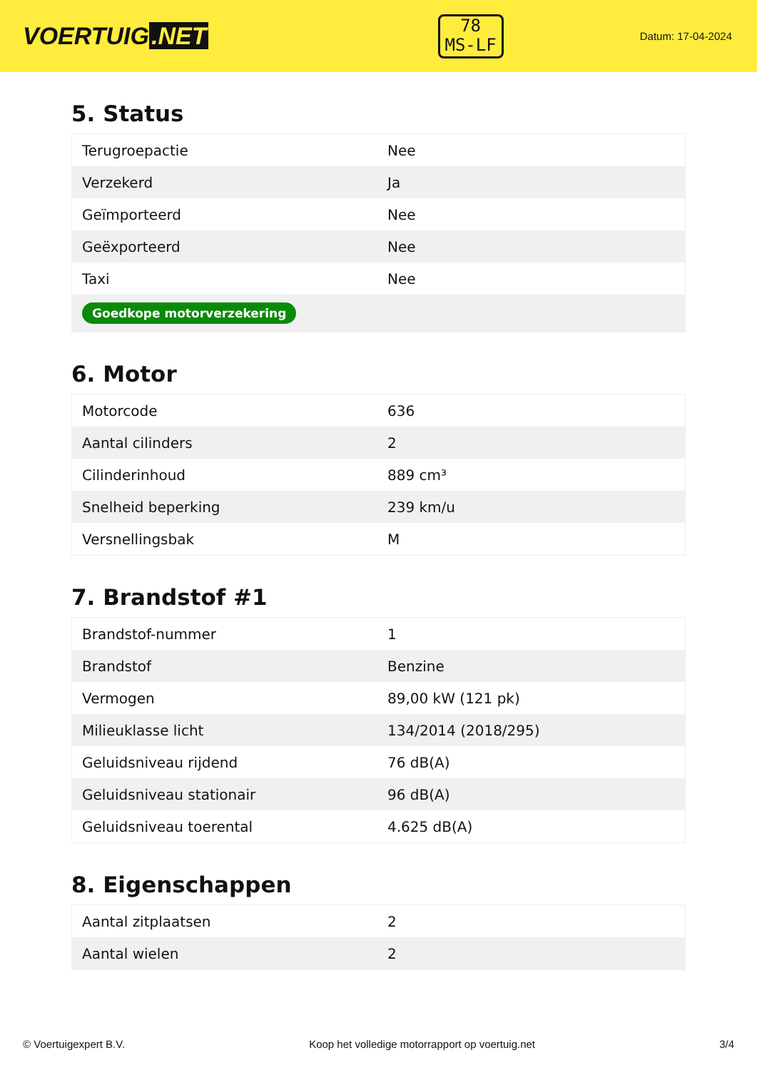VOERTUIG.NET
78
MS-LF
Datum: 17-04-2024
5. Status
| Terugroepactie | Nee |
| Verzekerd | Ja |
| Geïmporteerd | Nee |
| Geëxporteerd | Nee |
| Taxi | Nee |
| Goedkope motorverzekering | |
6. Motor
| Motorcode | 636 |
| Aantal cilinders | 2 |
| Cilinderinhoud | 889 cm³ |
| Snelheid beperking | 239 km/u |
| Versnellingsbak | M |
7. Brandstof #1
| Brandstof-nummer | 1 |
| Brandstof | Benzine |
| Vermogen | 89,00 kW (121 pk) |
| Milieuklasse licht | 134/2014 (2018/295) |
| Geluidsniveau rijdend | 76 dB(A) |
| Geluidsniveau stationair | 96 dB(A) |
| Geluidsniveau toerental | 4.625 dB(A) |
8. Eigenschappen
| Aantal zitplaatsen | 2 |
| Aantal wielen | 2 |
© Voertuigexpert B.V. Koop het volledige motorrapport op voertuig.net 3/4